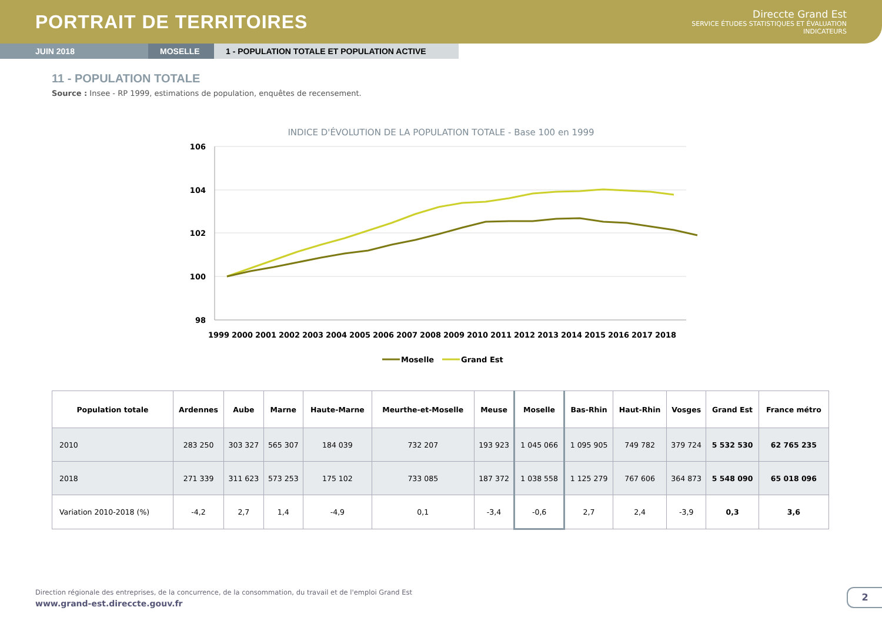PORTRAIT DE TERRITOIRES
Direccte Grand Est
SERVICE ÉTUDES STATISTIQUES ET ÉVALUATION
INDICATEURS
JUIN 2018 MOSELLE 1 - POPULATION TOTALE ET POPULATION ACTIVE
11 - POPULATION TOTALE
Source : Insee - RP 1999, estimations de population, enquêtes de recensement.
INDICE D'ÉVOLUTION DE LA POPULATION TOTALE - Base 100 en 1999
106
104
102
100
98
1999
2000
2001
2002
2003
2004
2005
2006
2007
2008
2009
2010
2011
2012
2013
2014
2015
2016
2017
2018
Moselle
Grand Est
| Population totale | Ardennes | Aube | Marne | Haute-Marne | Meurthe-et-Moselle | Meuse | Moselle | Bas-Rhin | Haut-Rhin | Vosges | Grand Est | France métro |
| --- | --- | --- | --- | --- | --- | --- | --- | --- | --- | --- | --- | --- |
| 2010 | 283 250 | 303 327 | 565 307 | 184 039 | 732 207 | 193 923 | 1 045 066 | 1 095 905 | 749 782 | 379 724 | 5 532 530 | 62 765 235 |
| 2018 | 271 339 | 311 623 | 573 253 | 175 102 | 733 085 | 187 372 | 1 038 558 | 1 125 279 | 767 606 | 364 873 | 5 548 090 | 65 018 096 |
| Variation 2010-2018 (%) | -4,2 | 2,7 | 1,4 | -4,9 | 0,1 | -3,4 | -0,6 | 2,7 | 2,4 | -3,9 | 0,3 | 3,6 |
Direction régionale des entreprises, de la concurrence, de la consommation, du travail et de l'emploi Grand Est
www.grand-est.direccte.gouv.fr
2